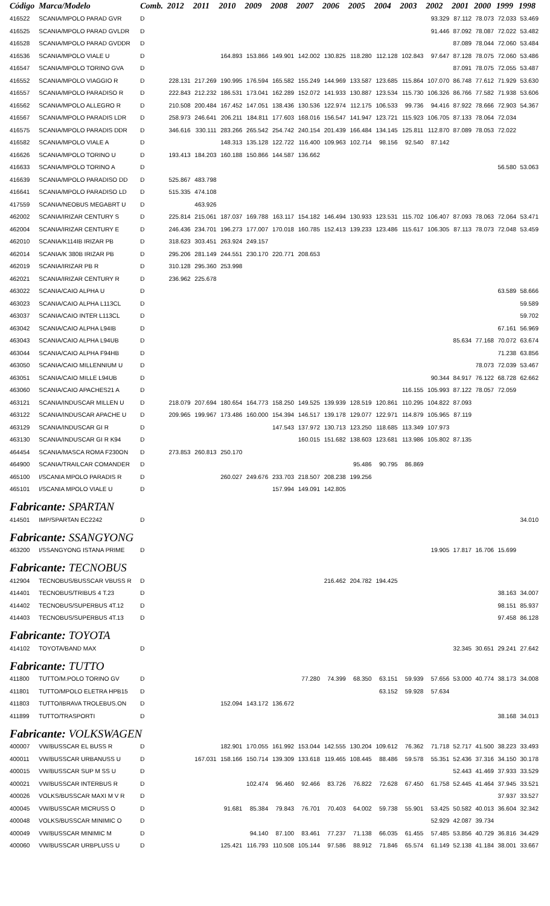| Código | Marca/Modelo | Comb. | 2012 | 2011 | 2010 | 2009 | 2008 | 2007 | 2006 | 2005 | 2004 | 2003 | 2002 | 2001 | 2000 | 1999 | 1998 |
| --- | --- | --- | --- | --- | --- | --- | --- | --- | --- | --- | --- | --- | --- | --- | --- | --- | --- |
| 416522 | SCANIA/MPOLO PARAD GVR | D | | | | | | | | | | | 93.329 | 87.112 | 78.073 | 72.033 | 53.469 |
| 416525 | SCANIA/MPOLO PARAD GVLDR | D | | | | | | | | | | | 91.446 | 87.092 | 78.087 | 72.022 | 53.482 |
| 416528 | SCANIA/MPOLO PARAD GVDDR | D | | | | | | | | | | | | 87.089 | 78.044 | 72.060 | 53.484 |
| 416536 | SCANIA/MPOLO VIALE U | D | | | 164.893 | 153.866 | 149.901 | 142.002 | 130.825 | 118.280 | 112.128 | 102.843 | 97.647 | 87.128 | 78.075 | 72.060 | 53.486 |
| 416547 | SCANIA/MPOLO TORINO GVA | D | | | | | | | | | | | | 87.091 | 78.075 | 72.055 | 53.487 |
| 416552 | SCANIA/MPOLO VIAGGIO R | D | 228.131 | 217.269 | 190.995 | 176.594 | 165.582 | 155.249 | 144.969 | 133.587 | 123.685 | 115.864 | 107.070 | 86.748 | 77.612 | 71.929 | 53.630 |
| 416557 | SCANIA/MPOLO PARADISO R | D | 222.843 | 212.232 | 186.531 | 173.041 | 162.289 | 152.072 | 141.933 | 130.887 | 123.534 | 115.730 | 106.326 | 86.766 | 77.582 | 71.938 | 53.606 |
| 416562 | SCANIA/MPOLO ALLEGRO R | D | 210.508 | 200.484 | 167.452 | 147.051 | 138.436 | 130.536 | 122.974 | 112.175 | 106.533 | 99.736 | 94.416 | 87.922 | 78.666 | 72.903 | 54.367 |
| 416567 | SCANIA/MPOLO PARADIS LDR | D | 258.973 | 246.641 | 206.211 | 184.811 | 177.603 | 168.016 | 156.547 | 141.947 | 123.721 | 115.923 | 106.705 | 87.133 | 78.064 | 72.034 | |
| 416575 | SCANIA/MPOLO PARADIS DDR | D | 346.616 | 330.111 | 283.266 | 265.542 | 254.742 | 240.154 | 201.439 | 166.484 | 134.145 | 125.811 | 112.870 | 87.089 | 78.053 | 72.022 | |
| 416582 | SCANIA/MPOLO VIALE A | D | | | 148.313 | 135.128 | 122.722 | 116.400 | 109.963 | 102.714 | 98.156 | 92.540 | 87.142 | | | | |
| 416626 | SCANIA/MPOLO TORINO U | D | 193.413 | 184.203 | 160.188 | 150.866 | 144.587 | 136.662 | | | | | | | | | |
| 416633 | SCANIA/MPOLO TORINO A | D | | | | | | | | | | | | | | 56.580 | 53.063 |
| 416639 | SCANIA/MPOLO PARADISO DD | D | 525.867 | 483.798 | | | | | | | | | | | | | |
| 416641 | SCANIA/MPOLO PARADISO LD | D | 515.335 | 474.108 | | | | | | | | | | | | | |
| 417559 | SCANIA/NEOBUS MEGABRT U | D | | 463.926 | | | | | | | | | | | | | |
| 462002 | SCANIA/IRIZAR CENTURY S | D | 225.814 | 215.061 | 187.037 | 169.788 | 163.117 | 154.182 | 146.494 | 130.933 | 123.531 | 115.702 | 106.407 | 87.093 | 78.063 | 72.064 | 53.471 |
| 462004 | SCANIA/IRIZAR CENTURY E | D | 246.436 | 234.701 | 196.273 | 177.007 | 170.018 | 160.785 | 152.413 | 139.233 | 123.486 | 115.617 | 106.305 | 87.113 | 78.073 | 72.048 | 53.459 |
| 462010 | SCANIA/K114IB IRIZAR PB | D | 318.623 | 303.451 | 263.924 | 249.157 | | | | | | | | | | | |
| 462014 | SCANIA/K 380B IRIZAR PB | D | 295.206 | 281.149 | 244.551 | 230.170 | 220.771 | 208.653 | | | | | | | | | |
| 462019 | SCANIA/IRIZAR PB R | D | 310.128 | 295.360 | 253.998 | | | | | | | | | | | | |
| 462021 | SCANIA/IRIZAR CENTURY R | D | 236.962 | 225.678 | | | | | | | | | | | | | |
| 463022 | SCANIA/CAIO ALPHA U | D | | | | | | | | | | | | | | 63.589 | 58.666 |
| 463023 | SCANIA/CAIO ALPHA L113CL | D | | | | | | | | | | | | | | | 59.589 |
| 463037 | SCANIA/CAIO INTER L113CL | D | | | | | | | | | | | | | | | 59.702 |
| 463042 | SCANIA/CAIO ALPHA L94IB | D | | | | | | | | | | | | | | 67.161 | 56.969 |
| 463043 | SCANIA/CAIO ALPHA L94UB | D | | | | | | | | | | | | 85.634 | 77.168 | 70.072 | 63.674 |
| 463044 | SCANIA/CAIO ALPHA F94HB | D | | | | | | | | | | | | | | 71.238 | 63.856 |
| 463050 | SCANIA/CAIO MILLENNIUM U | D | | | | | | | | | | | | | 78.073 | 72.039 | 53.467 |
| 463051 | SCANIA/CAIO MILLE L94UB | D | | | | | | | | | | | 90.344 | 84.917 | 76.122 | 68.728 | 62.662 |
| 463060 | SCANIA/CAIO APACHES21 A | D | | | | | | | | | | 116.155 | 105.993 | 87.122 | 78.057 | 72.059 | |
| 463121 | SCANIA/INDUSCAR MILLEN U | D | 218.079 | 207.694 | 180.654 | 164.773 | 158.250 | 149.525 | 139.939 | 128.519 | 120.861 | 110.295 | 104.822 | 87.093 | | | |
| 463122 | SCANIA/INDUSCAR APACHE U | D | 209.965 | 199.967 | 173.486 | 160.000 | 154.394 | 146.517 | 139.178 | 129.077 | 122.971 | 114.879 | 105.965 | 87.119 | | | |
| 463129 | SCANIA/INDUSCAR GI R | D | | | | | 147.543 | 137.972 | 130.713 | 123.250 | 118.685 | 113.349 | 107.973 | | | | |
| 463130 | SCANIA/INDUSCAR GI R K94 | D | | | | | | 160.015 | 151.682 | 138.603 | 123.681 | 113.986 | 105.802 | 87.135 | | | |
| 464454 | SCANIA/MASCA ROMA F230ON | D | 273.853 | 260.813 | 250.170 | | | | | | | | | | | | |
| 464900 | SCANIA/TRAILCAR COMANDER | D | | | | | | | | 95.486 | 90.795 | 86.869 | | | | | |
| 465100 | I/SCANIA MPOLO PARADIS R | D | | | 260.027 | 249.676 | 233.703 | 218.507 | 208.238 | 199.256 | | | | | | | |
| 465101 | I/SCANIA MPOLO VIALE U | D | | | | | 157.994 | 149.091 | 142.805 | | | | | | | | |
| Fabricante: SPARTAN | | | | | | | | | | | | | | | | | |
| 414501 | IMP/SPARTAN EC2242 | D | | | | | | | | | | | | | | | 34.010 |
| Fabricante: SSANGYONG | | | | | | | | | | | | | | | | | |
| 463200 | I/SSANGYONG ISTANA PRIME | D | | | | | | | | | | | 19.905 | 17.817 | 16.706 | 15.699 | |
| Fabricante: TECNOBUS | | | | | | | | | | | | | | | | | |
| 412904 | TECNOBUS/BUSSCAR VBUSS R | D | | | | | | | 216.462 | 204.782 | 194.425 | | | | | | |
| 414401 | TECNOBUS/TRIBUS 4 T.23 | D | | | | | | | | | | | | | | 38.163 | 34.007 |
| 414402 | TECNOBUS/SUPERBUS 4T.12 | D | | | | | | | | | | | | | | 98.151 | 85.937 |
| 414403 | TECNOBUS/SUPERBUS 4T.13 | D | | | | | | | | | | | | | | 97.458 | 86.128 |
| Fabricante: TOYOTA | | | | | | | | | | | | | | | | | |
| 414102 | TOYOTA/BAND MAX | D | | | | | | | | | | | | 32.345 | 30.651 | 29.241 | 27.642 |
| Fabricante: TUTTO | | | | | | | | | | | | | | | | | |
| 411800 | TUTTO/M.POLO TORINO GV | D | | | | | | 77.280 | 74.399 | 68.350 | 63.151 | 59.939 | 57.656 | 53.000 | 40.774 | 38.173 | 34.008 |
| 411801 | TUTTO/MPOLO ELETRA HPB15 | D | | | | | | | | | 63.152 | 59.928 | 57.634 | | | | |
| 411803 | TUTTO/IBRAVA TROLEBUS.ON | D | | | 152.094 | 143.172 | 136.672 | | | | | | | | | | |
| 411899 | TUTTO/TRASPORTI | D | | | | | | | | | | | | | | 38.168 | 34.013 |
| Fabricante: VOLKSWAGEN | | | | | | | | | | | | | | | | | |
| 400007 | VW/BUSSCAR EL BUSS R | D | | | 182.901 | 170.055 | 161.992 | 153.044 | 142.555 | 130.204 | 109.612 | 76.362 | 71.718 | 52.717 | 41.500 | 38.223 | 33.493 |
| 400011 | VW/BUSSCAR URBANUSS U | D | | 167.031 | 158.166 | 150.714 | 139.309 | 133.618 | 119.465 | 108.445 | 88.486 | 59.578 | 55.351 | 52.436 | 37.316 | 34.150 | 30.178 |
| 400015 | VW/BUSSCAR SUP M SS U | D | | | | | | | | | | | | 52.443 | 41.469 | 37.933 | 33.529 |
| 400021 | VW/BUSSCAR INTERBUS R | D | | | | 102.474 | 96.460 | 92.466 | 83.726 | 76.822 | 72.628 | 67.450 | 61.758 | 52.445 | 41.464 | 37.945 | 33.521 |
| 400026 | VOLKS/BUSSCAR MAXI M V R | D | | | | | | | | | | | | | | 37.937 | 33.527 |
| 400045 | VW/BUSSCAR MICRUSS O | D | | | 91.681 | 85.384 | 79.843 | 76.701 | 70.403 | 64.002 | 59.738 | 55.901 | 53.425 | 50.582 | 40.013 | 36.604 | 32.342 |
| 400048 | VOLKS/BUSSCAR MINIMIC O | D | | | | | | | | | | | 52.929 | 42.087 | 39.734 | | |
| 400049 | VW/BUSSCAR MINIMIC M | D | | | | 94.140 | 87.100 | 83.461 | 77.237 | 71.138 | 66.035 | 61.455 | 57.485 | 53.856 | 40.729 | 36.816 | 34.429 |
| 400060 | VW/BUSSCAR URBPLUSS U | D | | | 125.421 | 116.793 | 110.508 | 105.144 | 97.586 | 88.912 | 71.846 | 65.574 | 61.149 | 52.138 | 41.184 | 38.001 | 33.667 |